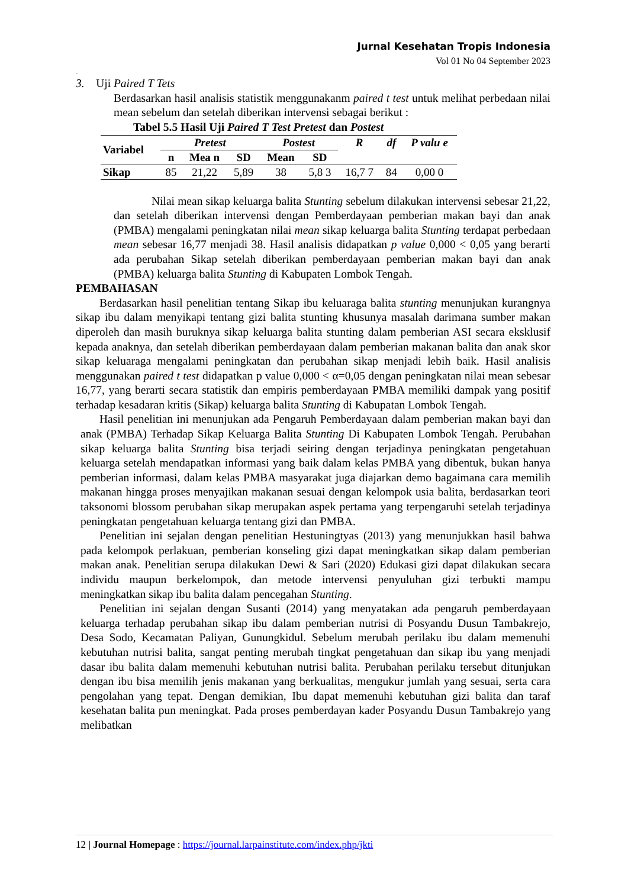Jurnal Kesehatan Tropis Indonesia
Vol 01 No 04 September 2023
`
3. Uji Paired T Tets
Berdasarkan hasil analisis statistik menggunakanm paired t test untuk melihat perbedaan nilai mean sebelum dan setelah diberikan intervensi sebagai berikut :
Tabel 5.5 Hasil Uji Paired T Test Pretest dan Postest
| Variabel | Pretest | | | Postest | | R | df | P valu e |
| --- | --- | --- | --- | --- | --- | --- | --- | --- |
| | n | Mea n | SD | Mean | SD | | | |
| Sikap | 85 | 21,22 | 5,89 | 38 | 5,8 3 | 16,7 7 | 84 | 0,00 0 |
Nilai mean sikap keluarga balita Stunting sebelum dilakukan intervensi sebesar 21,22, dan setelah diberikan intervensi dengan Pemberdayaan pemberian makan bayi dan anak (PMBA) mengalami peningkatan nilai mean sikap keluarga balita Stunting terdapat perbedaan mean sebesar 16,77 menjadi 38. Hasil analisis didapatkan p value 0,000 < 0,05 yang berarti ada perubahan Sikap setelah diberikan pemberdayaan pemberian makan bayi dan anak (PMBA) keluarga balita Stunting di Kabupaten Lombok Tengah.
PEMBAHASAN
Berdasarkan hasil penelitian tentang Sikap ibu keluaraga balita stunting menunjukan kurangnya sikap ibu dalam menyikapi tentang gizi balita stunting khusunya masalah darimana sumber makan diperoleh dan masih buruknya sikap keluarga balita stunting dalam pemberian ASI secara eksklusif kepada anaknya, dan setelah diberikan pemberdayaan dalam pemberian makanan balita dan anak skor sikap keluaraga mengalami peningkatan dan perubahan sikap menjadi lebih baik. Hasil analisis menggunakan paired t test didapatkan p value 0,000 < α=0,05 dengan peningkatan nilai mean sebesar 16,77, yang berarti secara statistik dan empiris pemberdayaan PMBA memiliki dampak yang positif terhadap kesadaran kritis (Sikap) keluarga balita Stunting di Kabupatan Lombok Tengah.
Hasil penelitian ini menunjukan ada Pengaruh Pemberdayaan dalam pemberian makan bayi dan anak (PMBA) Terhadap Sikap Keluarga Balita Stunting Di Kabupaten Lombok Tengah. Perubahan sikap keluarga balita Stunting bisa terjadi seiring dengan terjadinya peningkatan pengetahuan keluarga setelah mendapatkan informasi yang baik dalam kelas PMBA yang dibentuk, bukan hanya pemberian informasi, dalam kelas PMBA masyarakat juga diajarkan demo bagaimana cara memilih makanan hingga proses menyajikan makanan sesuai dengan kelompok usia balita, berdasarkan teori taksonomi blossom perubahan sikap merupakan aspek pertama yang terpengaruhi setelah terjadinya peningkatan pengetahuan keluarga tentang gizi dan PMBA.
Penelitian ini sejalan dengan penelitian Hestuningtyas (2013) yang menunjukkan hasil bahwa pada kelompok perlakuan, pemberian konseling gizi dapat meningkatkan sikap dalam pemberian makan anak. Penelitian serupa dilakukan Dewi & Sari (2020) Edukasi gizi dapat dilakukan secara individu maupun berkelompok, dan metode intervensi penyuluhan gizi terbukti mampu meningkatkan sikap ibu balita dalam pencegahan Stunting.
Penelitian ini sejalan dengan Susanti (2014) yang menyatakan ada pengaruh pemberdayaan keluarga terhadap perubahan sikap ibu dalam pemberian nutrisi di Posyandu Dusun Tambakrejo, Desa Sodo, Kecamatan Paliyan, Gunungkidul. Sebelum merubah perilaku ibu dalam memenuhi kebutuhan nutrisi balita, sangat penting merubah tingkat pengetahuan dan sikap ibu yang menjadi dasar ibu balita dalam memenuhi kebutuhan nutrisi balita. Perubahan perilaku tersebut ditunjukan dengan ibu bisa memilih jenis makanan yang berkualitas, mengukur jumlah yang sesuai, serta cara pengolahan yang tepat. Dengan demikian, Ibu dapat memenuhi kebutuhan gizi balita dan taraf kesehatan balita pun meningkat. Pada proses pemberdayan kader Posyandu Dusun Tambakrejo yang melibatkan
12 | Journal Homepage : https://journal.larpainstitute.com/index.php/jkti